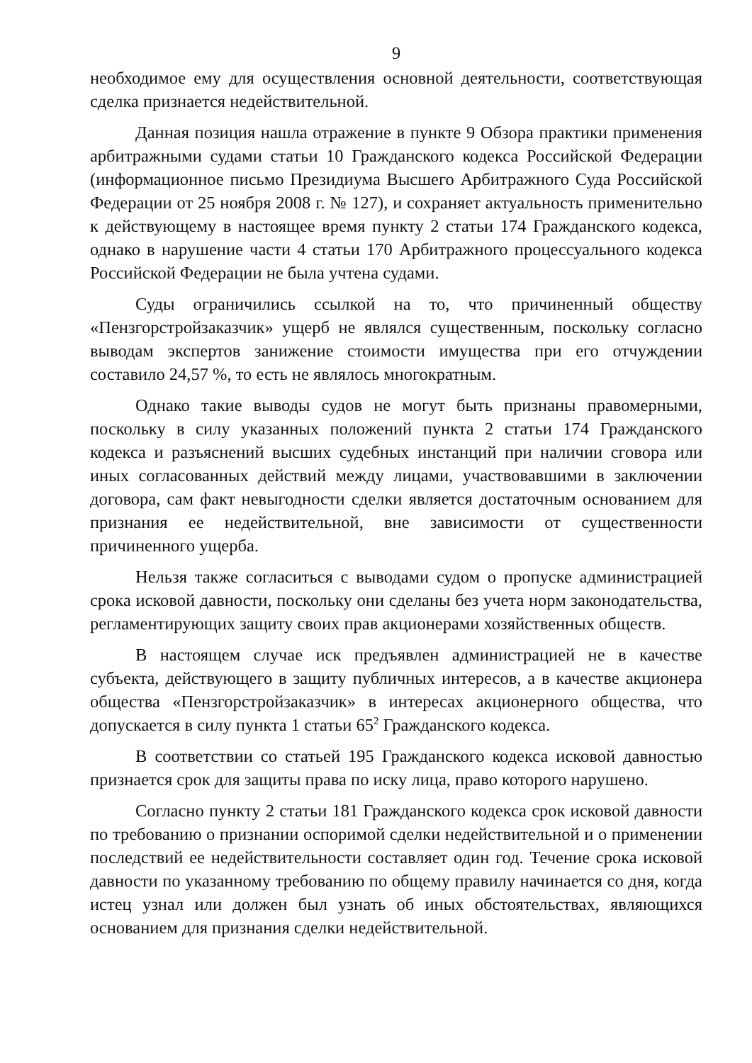9
необходимое ему для осуществления основной деятельности, соответствующая сделка признается недействительной.
Данная позиция нашла отражение в пункте 9 Обзора практики применения арбитражными судами статьи 10 Гражданского кодекса Российской Федерации (информационное письмо Президиума Высшего Арбитражного Суда Российской Федерации от 25 ноября 2008 г. № 127), и сохраняет актуальность применительно к действующему в настоящее время пункту 2 статьи 174 Гражданского кодекса, однако в нарушение части 4 статьи 170 Арбитражного процессуального кодекса Российской Федерации не была учтена судами.
Суды ограничились ссылкой на то, что причиненный обществу «Пензгорстройзаказчик» ущерб не являлся существенным, поскольку согласно выводам экспертов занижение стоимости имущества при его отчуждении составило 24,57 %, то есть не являлось многократным.
Однако такие выводы судов не могут быть признаны правомерными, поскольку в силу указанных положений пункта 2 статьи 174 Гражданского кодекса и разъяснений высших судебных инстанций при наличии сговора или иных согласованных действий между лицами, участвовавшими в заключении договора, сам факт невыгодности сделки является достаточным основанием для признания ее недействительной, вне зависимости от существенности причиненного ущерба.
Нельзя также согласиться с выводами судом о пропуске администрацией срока исковой давности, поскольку они сделаны без учета норм законодательства, регламентирующих защиту своих прав акционерами хозяйственных обществ.
В настоящем случае иск предъявлен администрацией не в качестве субъекта, действующего в защиту публичных интересов, а в качестве акционера общества «Пензгорстройзаказчик» в интересах акционерного общества, что допускается в силу пункта 1 статьи 65<sup>2</sup> Гражданского кодекса.
В соответствии со статьей 195 Гражданского кодекса исковой давностью признается срок для защиты права по иску лица, право которого нарушено.
Согласно пункту 2 статьи 181 Гражданского кодекса срок исковой давности по требованию о признании оспоримой сделки недействительной и о применении последствий ее недействительности составляет один год. Течение срока исковой давности по указанному требованию по общему правилу начинается со дня, когда истец узнал или должен был узнать об иных обстоятельствах, являющихся основанием для признания сделки недействительной.